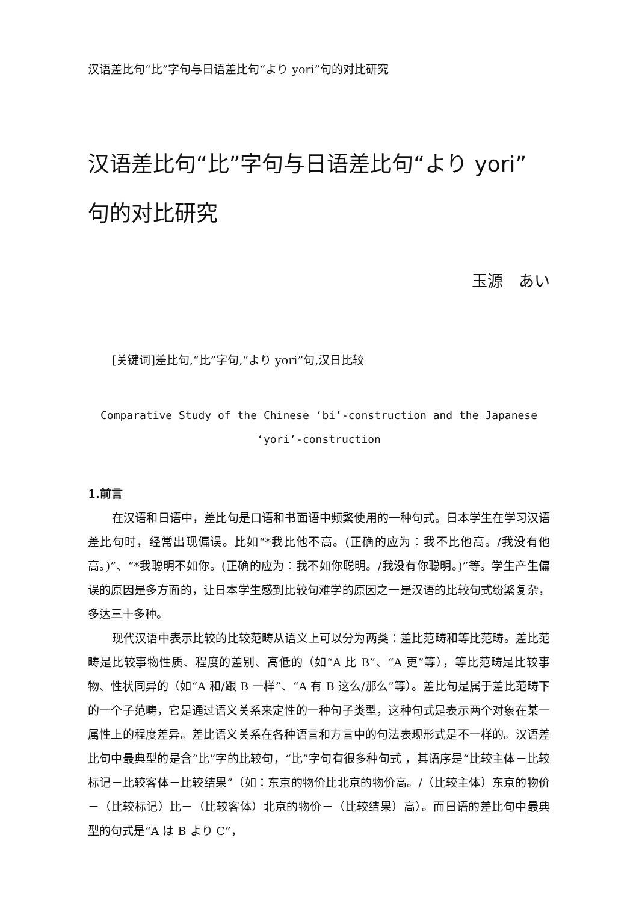汉语差比句“比”字句与日语差比句“より yori”句的对比研究
汉语差比句“比”字句与日语差比句“より yori”
句的对比研究
玉源　あい
[关键词]差比句,“比”字句,“より yori”句,汉日比较
Comparative Study of the Chinese ‘bi’-construction and the Japanese
‘yori’-construction
1.前言
在汉语和日语中，差比句是口语和书面语中频繁使用的一种句式。日本学生在学习汉语差比句时，经常出现偏误。比如“*我比他不高。(正确的应为：我不比他高。/我没有他高。)”、“*我聪明不如你。(正确的应为：我不如你聪明。/我没有你聪明。)”等。学生产生偏误的原因是多方面的，让日本学生感到比较句难学的原因之一是汉语的比较句式纷繁复杂，多达三十多种。
现代汉语中表示比较的比较范畴从语义上可以分为两类：差比范畴和等比范畴。差比范畴是比较事物性质、程度的差别、高低的（如“A 比 B”、“A 更”等），等比范畴是比较事物、性状同异的（如“A 和/跟 B 一样”、“A 有 B 这么/那么”等）。差比句是属于差比范畴下的一个子范畴，它是通过语义关系来定性的一种句子类型，这种句式是表示两个对象在某一属性上的程度差异。差比语义关系在各种语言和方言中的句法表现形式是不一样的。汉语差比句中最典型的是含“比”字的比较句，“比”字句有很多种句式 ，其语序是“比较主体－比较标记－比较客体－比较结果”（如：东京的物价比北京的物价高。/（比较主体）东京的物价－（比较标记）比－（比较客体）北京的物价－（比较结果）高）。而日语的差比句中最典型的句式是“A は B より C”，